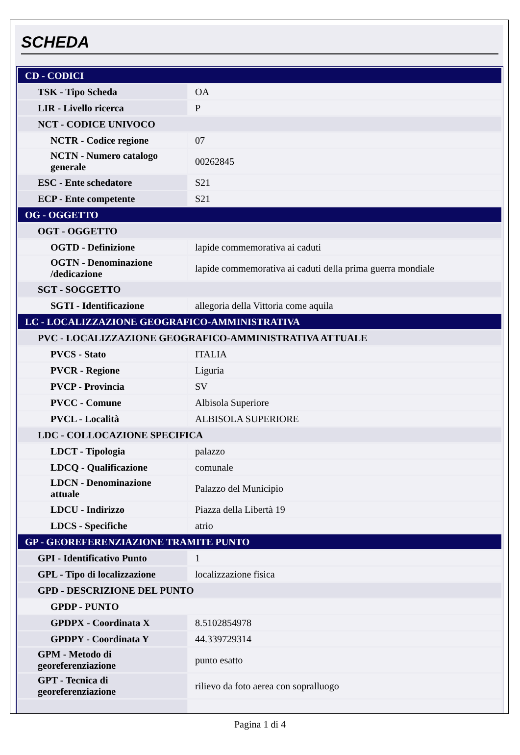SCHEDA
| CD - CODICI | |
| TSK - Tipo Scheda | OA |
| LIR - Livello ricerca | P |
| NCT - CODICE UNIVOCO | |
| NCTR - Codice regione | 07 |
| NCTN - Numero catalogo generale | 00262845 |
| ESC - Ente schedatore | S21 |
| ECP - Ente competente | S21 |
| OG - OGGETTO | |
| OGT - OGGETTO | |
| OGTD - Definizione | lapide commemorativa ai caduti |
| OGTN - Denominazione /dedicazione | lapide commemorativa ai caduti della prima guerra mondiale |
| SGT - SOGGETTO | |
| SGTI - Identificazione | allegoria della Vittoria come aquila |
| LC - LOCALIZZAZIONE GEOGRAFICO-AMMINISTRATIVA | |
| PVC - LOCALIZZAZIONE GEOGRAFICO-AMMINISTRATIVA ATTUALE | |
| PVCS - Stato | ITALIA |
| PVCR - Regione | Liguria |
| PVCP - Provincia | SV |
| PVCC - Comune | Albisola Superiore |
| PVCL - Località | ALBISOLA SUPERIORE |
| LDC - COLLOCAZIONE SPECIFICA | |
| LDCT - Tipologia | palazzo |
| LDCQ - Qualificazione | comunale |
| LDCN - Denominazione attuale | Palazzo del Municipio |
| LDCU - Indirizzo | Piazza della Libertà 19 |
| LDCS - Specifiche | atrio |
| GP - GEOREFERENZIAZIONE TRAMITE PUNTO | |
| GPI - Identificativo Punto | 1 |
| GPL - Tipo di localizzazione | localizzazione fisica |
| GPD - DESCRIZIONE DEL PUNTO | |
| GPDP - PUNTO | |
| GPDPX - Coordinata X | 8.5102854978 |
| GPDPY - Coordinata Y | 44.339729314 |
| GPM - Metodo di georeferenziazione | punto esatto |
| GPT - Tecnica di georeferenziazione | rilievo da foto aerea con sopralluogo |
Pagina 1 di 4